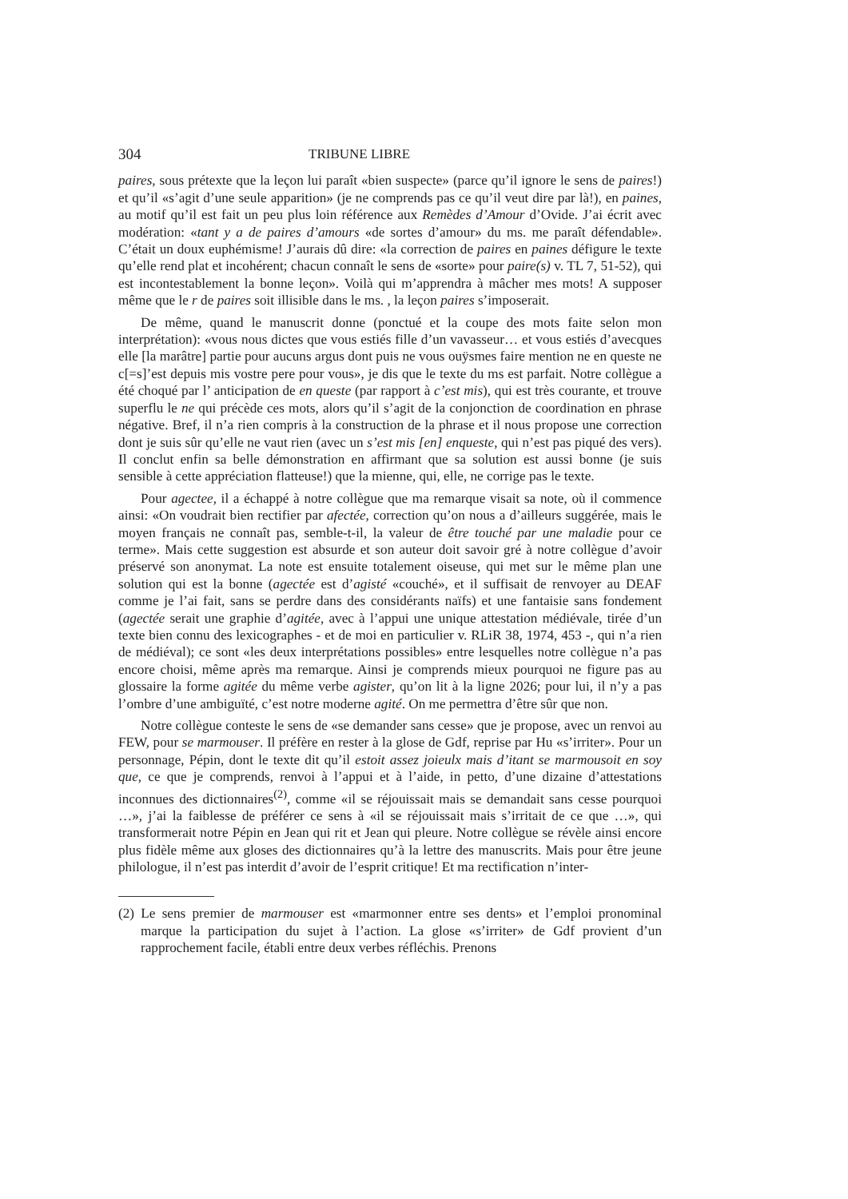304 TRIBUNE LIBRE
paires, sous prétexte que la leçon lui paraît «bien suspecte» (parce qu’il ignore le sens de paires!) et qu’il «s’agit d’une seule apparition» (je ne comprends pas ce qu’il veut dire par là!), en paines, au motif qu’il est fait un peu plus loin référence aux Remèdes d’Amour d’Ovide. J’ai écrit avec modération: «tant y a de paires d’amours «de sortes d’amour» du ms. me paraît défendable». C’était un doux euphémisme! J’aurais dû dire: «la correction de paires en paines défigure le texte qu’elle rend plat et incohérent; chacun connaît le sens de «sorte» pour paire(s) v. TL 7, 51-52), qui est incontestablement la bonne leçon». Voilà qui m’apprendra à mâcher mes mots! A supposer même que le r de paires soit illisible dans le ms. , la leçon paires s’imposerait.
De même, quand le manuscrit donne (ponctué et la coupe des mots faite selon mon interprétation): «vous nous dictes que vous estiés fille d’un vavasseur… et vous estiés d’avecques elle [la marâtre] partie pour aucuns argus dont puis ne vous ouÿsmes faire mention ne en queste ne c[=s]’est depuis mis vostre pere pour vous», je dis que le texte du ms est parfait. Notre collègue a été choqué par l’ anticipation de en queste (par rapport à c’est mis), qui est très courante, et trouve superflu le ne qui précède ces mots, alors qu’il s’agit de la conjonction de coordination en phrase négative. Bref, il n’a rien compris à la construction de la phrase et il nous propose une correction dont je suis sûr qu’elle ne vaut rien (avec un s’est mis [en] enqueste, qui n’est pas piqué des vers). Il conclut enfin sa belle démonstration en affirmant que sa solution est aussi bonne (je suis sensible à cette appréciation flatteuse!) que la mienne, qui, elle, ne corrige pas le texte.
Pour agectee, il a échappé à notre collègue que ma remarque visait sa note, où il commence ainsi: «On voudrait bien rectifier par afectée, correction qu’on nous a d’ailleurs suggérée, mais le moyen français ne connaît pas, semble-t-il, la valeur de être touché par une maladie pour ce terme». Mais cette suggestion est absurde et son auteur doit savoir gré à notre collègue d’avoir préservé son anonymat. La note est ensuite totalement oiseuse, qui met sur le même plan une solution qui est la bonne (agectée est d’agisté «couché», et il suffisait de renvoyer au DEAF comme je l’ai fait, sans se perdre dans des considérants naïfs) et une fantaisie sans fondement (agectée serait une graphie d’agitée, avec à l’appui une unique attestation médiévale, tirée d’un texte bien connu des lexicographes - et de moi en particulier v. RLiR 38, 1974, 453 -, qui n’a rien de médiéval); ce sont «les deux interprétations possibles» entre lesquelles notre collègue n’a pas encore choisi, même après ma remarque. Ainsi je comprends mieux pourquoi ne figure pas au glossaire la forme agitée du même verbe agister, qu’on lit à la ligne 2026; pour lui, il n’y a pas l’ombre d’une ambiguïté, c’est notre moderne agité. On me permettra d’être sûr que non.
Notre collègue conteste le sens de «se demander sans cesse» que je propose, avec un renvoi au FEW, pour se marmouser. Il préfère en rester à la glose de Gdf, reprise par Hu «s’irriter». Pour un personnage, Pépin, dont le texte dit qu’il estoit assez joieulx mais d’itant se marmousoit en soy que, ce que je comprends, renvoi à l’appui et à l’aide, in petto, d’une dizaine d’attestations inconnues des dictionnaires<sup>(2)</sup>, comme «il se réjouissait mais se demandait sans cesse pourquoi …», j’ai la faiblesse de préférer ce sens à «il se réjouissait mais s’irritait de ce que …», qui transformerait notre Pépin en Jean qui rit et Jean qui pleure. Notre collègue se révèle ainsi encore plus fidèle même aux gloses des dictionnaires qu’à la lettre des manuscrits. Mais pour être jeune philologue, il n’est pas interdit d’avoir de l’esprit critique! Et ma rectification n’inter-
(2) Le sens premier de marmouser est «marmonner entre ses dents» et l’emploi pronominal marque la participation du sujet à l’action. La glose «s’irriter» de Gdf provient d’un rapprochement facile, établi entre deux verbes réfléchis. Prenons